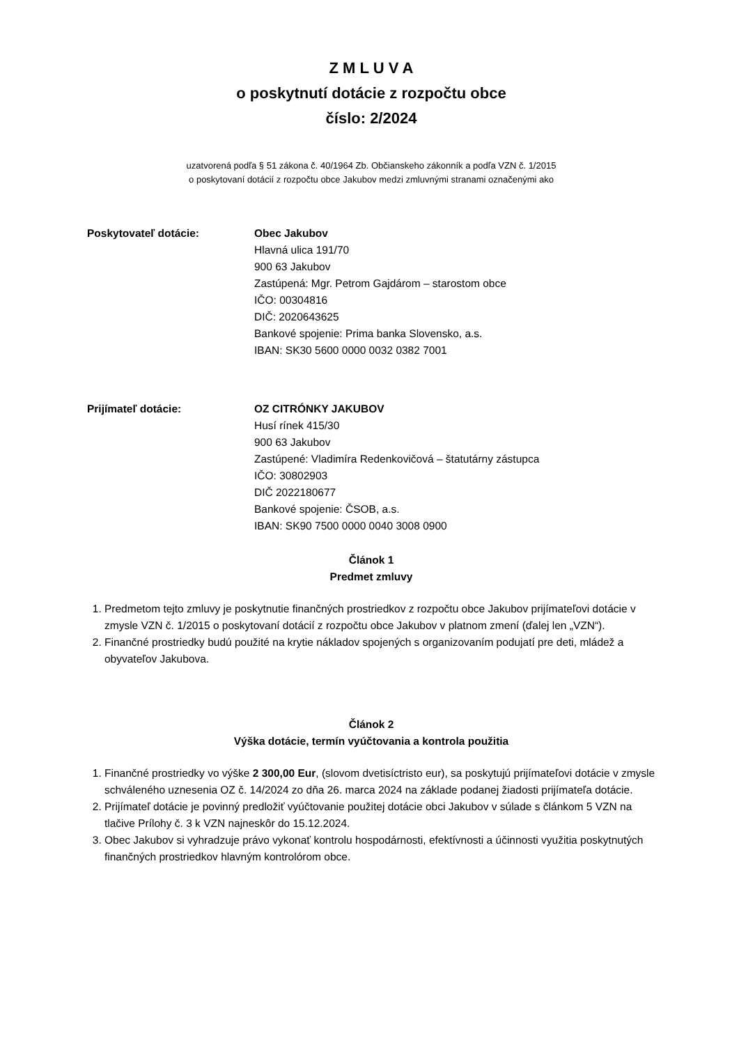Z M L U V A
o poskytnutí dotácie z rozpočtu obce
číslo: 2/2024
uzatvorená podľa § 51 zákona č. 40/1964 Zb. Občianskeho zákonník a podľa VZN č. 1/2015
o poskytovaní dotácií z rozpočtu obce Jakubov medzi zmluvnými stranami označenými ako
Poskytovateľ dotácie: Obec Jakubov
Hlavná ulica 191/70
900 63 Jakubov
Zastúpená: Mgr. Petrom Gajdárom – starostom obce
IČO: 00304816
DIČ: 2020643625
Bankové spojenie: Prima banka Slovensko, a.s.
IBAN: SK30 5600 0000 0032 0382 7001
Prijímateľ dotácie: OZ CITRÓNKY JAKUBOV
Husí rínek 415/30
900 63 Jakubov
Zastúpené: Vladimíra Redenkovičová – štatutárny zástupca
IČO: 30802903
DIČ 2022180677
Bankové spojenie: ČSOB, a.s.
IBAN: SK90 7500 0000 0040 3008 0900
Článok 1
Predmet zmluvy
1. Predmetom tejto zmluvy je poskytnutie finančných prostriedkov z rozpočtu obce Jakubov prijímateľovi dotácie v zmysle VZN č. 1/2015 o poskytovaní dotácií z rozpočtu obce Jakubov v platnom zmení (ďalej len „VZN“).
2. Finančné prostriedky budú použité na krytie nákladov spojených s organizovaním podujatí pre deti, mládež a obyvateľov Jakubova.
Článok 2
Výška dotácie, termín vyúčtovania a kontrola použitia
1. Finančné prostriedky vo výške 2 300,00 Eur, (slovom dvetisíctristo eur), sa poskytujú prijímateľovi dotácie v zmysle schváleného uznesenia OZ č. 14/2024 zo dňa 26. marca 2024 na základe podanej žiadosti prijímateľa dotácie.
2. Prijímateľ dotácie je povinný predložiť vyúčtovanie použitej dotácie obci Jakubov v súlade s článkom 5 VZN na tlačive Prílohy č. 3 k VZN najneskôr do 15.12.2024.
3. Obec Jakubov si vyhradzuje právo vykonať kontrolu hospodárnosti, efektívnosti a účinnosti využitia poskytnutých finančných prostriedkov hlavným kontrolórom obce.